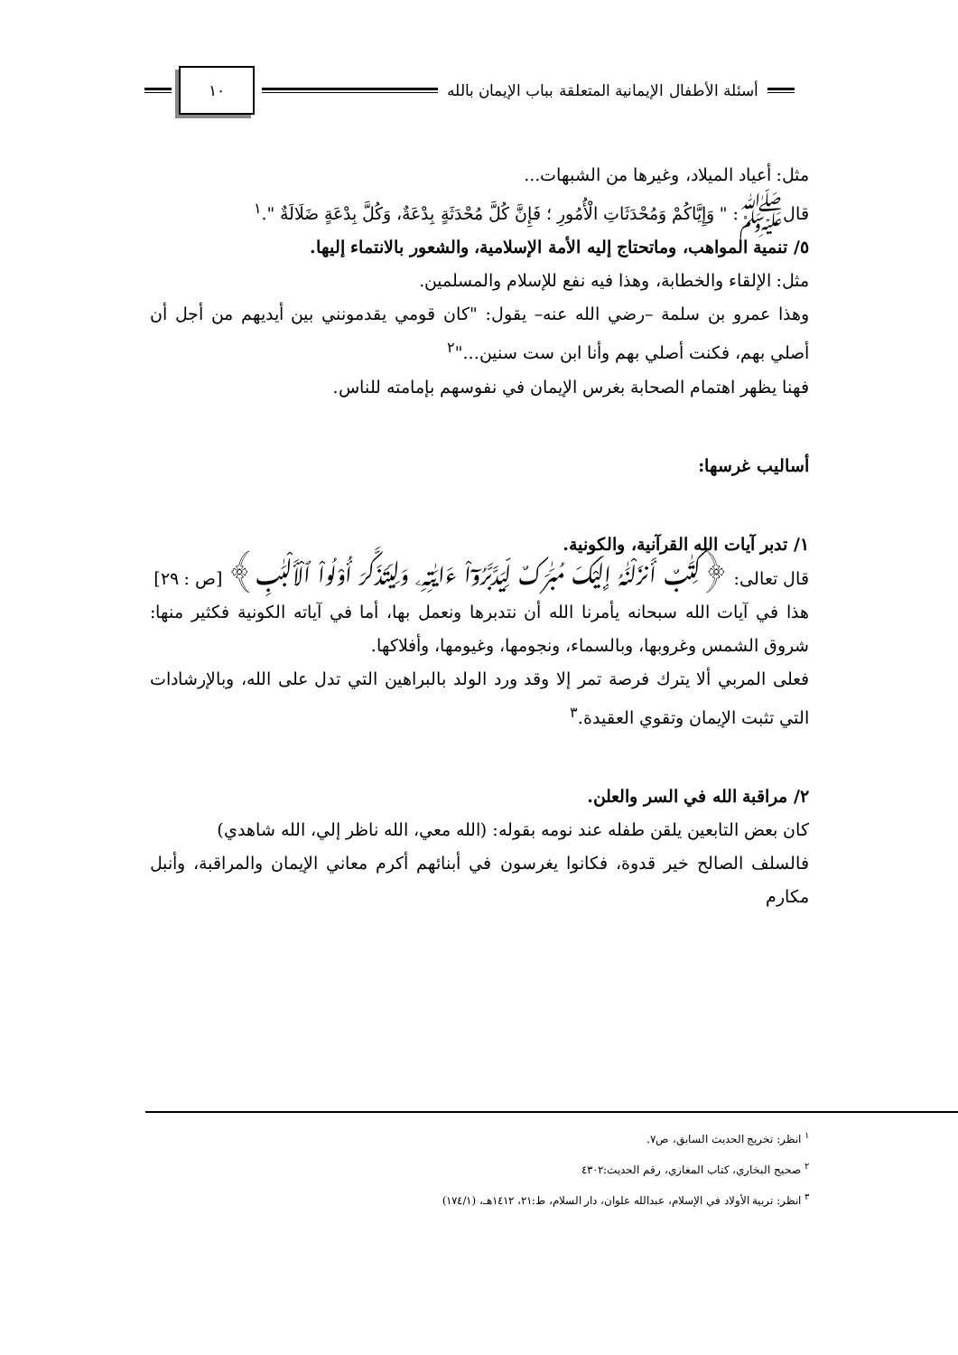أسئلة الأطفال الإيمانية المتعلقة بباب الإيمان بالله
١٠
مثل: أعياد الميلاد، وغيرها من الشبهات...
قالﷺ: " وَإِيَّاكُمْ وَمُحْدَثَاتِ الْأُمُورِ ؛ فَإِنَّ كُلَّ مُحْدَثَةٍ بِدْعَةٌ، وَكُلَّ بِدْعَةٍ ضَلَالَةٌ ".<sup>١</sup>
٥/ تنمية المواهب، وماتحتاج إليه الأمة الإسلامية، والشعور بالانتماء إليها.
مثل: الإلقاء والخطابة، وهذا فيه نفع للإسلام والمسلمين.
وهذا عمرو بن سلمة –رضي الله عنه– يقول: "كان قومي يقدمونني بين أيديهم من أجل أن أصلي بهم، فكنت أصلي بهم وأنا ابن ست سنين..."<sup>٢</sup>
فهنا يظهر اهتمام الصحابة بغرس الإيمان في نفوسهم بإمامته للناس.
أساليب غرسها:
١/ تدبر آيات الله القرآنية، والكونية.
قال تعالى: ﴿كِتَٰبٌ أَنزَلْنَٰهُ إِلَيْكَ مُبَٰرَكٌ لِّيَدَّبَّرُوٓاْ ءَايَٰتِهِۦ وَلِيَتَذَكَّرَ أُوْلُواْ ٱلْأَلْبَٰبِ﴾ [ص : ٢٩]
هذا في آيات الله سبحانه يأمرنا الله أن نتدبرها ونعمل بها، أما في آياته الكونية فكثير منها: شروق الشمس وغروبها، وبالسماء، ونجومها، وغيومها، وأفلاكها.
فعلى المربي ألا يترك فرصة تمر إلا وقد ورد الولد بالبراهين التي تدل على الله، وبالإرشادات التي تثبت الإيمان وتقوي العقيدة.<sup>٣</sup>
٢/ مراقبة الله في السر والعلن.
كان بعض التابعين يلقن طفله عند نومه بقوله: (الله معي، الله ناظر إلي، الله شاهدي)
فالسلف الصالح خير قدوة، فكانوا يغرسون في أبنائهم أكرم معاني الإيمان والمراقبة، وأنبل مكارم
<sup>١</sup> انظر: تخريج الحديث السابق، ص٧.
<sup>٢</sup> صحيح البخاري، كتاب المغازي، رقم الحديث:٤٣٠٢
<sup>٣</sup> انظر: تربية الأولاد في الإسلام، عبدالله علوان، دار السلام، ط:٢١، ١٤١٢هـ، (١٧٤/١)